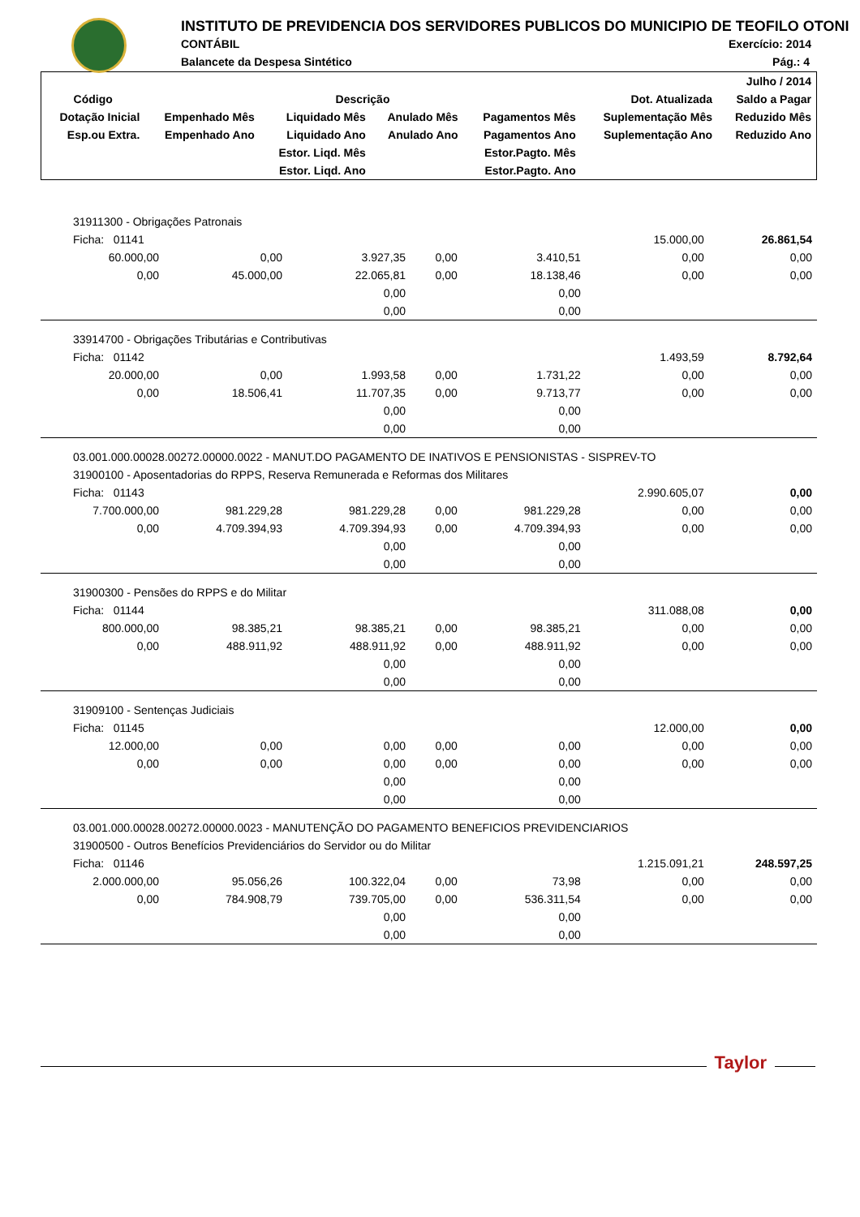INSTITUTO DE PREVIDENCIA DOS SERVIDORES PUBLICOS DO MUNICIPIO DE TEOFILO OTONI
CONTÁBIL Exercício: 2014
Balancete da Despesa Sintético Pág.: 4
| | | | | | | Julho / 2014 |
| --- | --- | --- | --- | --- | --- | --- |
| Código | Descrição | | | | Dot. Atualizada | Saldo a Pagar |
| Dotação Inicial | Empenhado Mês | Liquidado Mês | Anulado Mês | Pagamentos Mês | Suplementação Mês | Reduzido Mês |
| Esp.ou Extra. | Empenhado Ano | Liquidado Ano | Anulado Ano | Pagamentos Ano | Suplementação Ano | Reduzido Ano |
| | | Estor. Liqd. Mês | | Estor.Pagto. Mês | | |
| | | Estor. Liqd. Ano | | Estor.Pagto. Ano | | |
| 31911300 - Obrigações Patronais | | | | | | |
| Ficha: 01141 | | | | | 15.000,00 | 26.861,54 |
| 60.000,00 | 0,00 | 3.927,35 | 0,00 | 3.410,51 | 0,00 | 0,00 |
| 0,00 | 45.000,00 | 22.065,81 | 0,00 | 18.138,46 | 0,00 | 0,00 |
| | | 0,00 | | 0,00 | | |
| | | 0,00 | | 0,00 | | |
| 33914700 - Obrigações Tributárias e Contributivas | | | | | | |
| Ficha: 01142 | | | | | 1.493,59 | 8.792,64 |
| 20.000,00 | 0,00 | 1.993,58 | 0,00 | 1.731,22 | 0,00 | 0,00 |
| 0,00 | 18.506,41 | 11.707,35 | 0,00 | 9.713,77 | 0,00 | 0,00 |
| | | 0,00 | | 0,00 | | |
| | | 0,00 | | 0,00 | | |
| 03.001.000.00028.00272.00000.0022 - MANUT.DO PAGAMENTO DE INATIVOS E PENSIONISTAS - SISPREV-TO | | | | | | |
| 31900100 - Aposentadorias do RPPS, Reserva Remunerada e Reformas dos Militares | | | | | | |
| Ficha: 01143 | | | | | 2.990.605,07 | 0,00 |
| 7.700.000,00 | 981.229,28 | 981.229,28 | 0,00 | 981.229,28 | 0,00 | 0,00 |
| 0,00 | 4.709.394,93 | 4.709.394,93 | 0,00 | 4.709.394,93 | 0,00 | 0,00 |
| | | 0,00 | | 0,00 | | |
| | | 0,00 | | 0,00 | | |
| 31900300 - Pensões do RPPS e do Militar | | | | | | |
| Ficha: 01144 | | | | | 311.088,08 | 0,00 |
| 800.000,00 | 98.385,21 | 98.385,21 | 0,00 | 98.385,21 | 0,00 | 0,00 |
| 0,00 | 488.911,92 | 488.911,92 | 0,00 | 488.911,92 | 0,00 | 0,00 |
| | | 0,00 | | 0,00 | | |
| | | 0,00 | | 0,00 | | |
| 31909100 - Sentenças Judiciais | | | | | | |
| Ficha: 01145 | | | | | 12.000,00 | 0,00 |
| 12.000,00 | 0,00 | 0,00 | 0,00 | 0,00 | 0,00 | 0,00 |
| 0,00 | 0,00 | 0,00 | 0,00 | 0,00 | 0,00 | 0,00 |
| | | 0,00 | | 0,00 | | |
| | | 0,00 | | 0,00 | | |
| 03.001.000.00028.00272.00000.0023 - MANUTENÇÃO DO PAGAMENTO BENEFICIOS PREVIDENCIARIOS | | | | | | |
| 31900500 - Outros Benefícios Previdenciários do Servidor ou do Militar | | | | | | |
| Ficha: 01146 | | | | | 1.215.091,21 | 248.597,25 |
| 2.000.000,00 | 95.056,26 | 100.322,04 | 0,00 | 73,98 | 0,00 | 0,00 |
| 0,00 | 784.908,79 | 739.705,00 | 0,00 | 536.311,54 | 0,00 | 0,00 |
| | | 0,00 | | 0,00 | | |
| | | 0,00 | | 0,00 | | |
Taylor